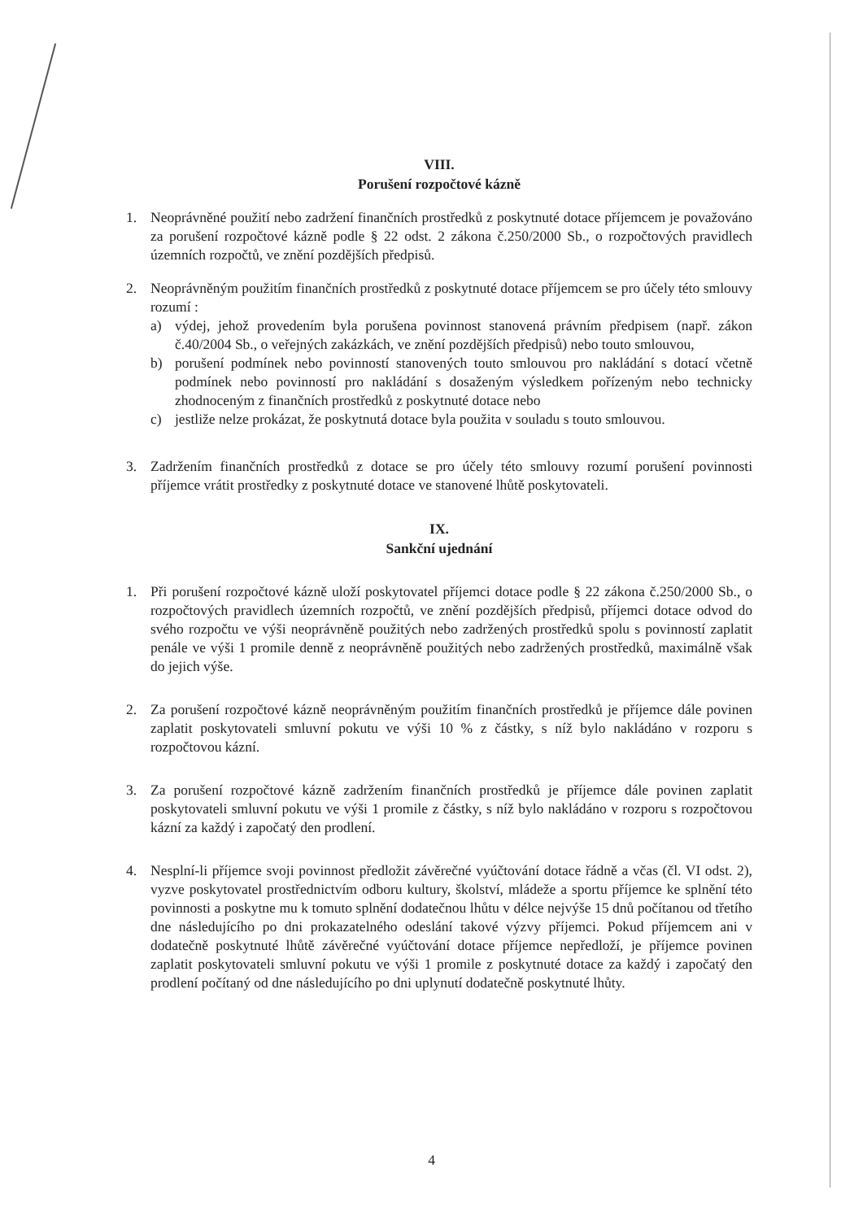VIII.
Porušení rozpočtové kázně
1. Neoprávněné použití nebo zadržení finančních prostředků z poskytnuté dotace příjemcem je považováno za porušení rozpočtové kázně podle § 22 odst. 2 zákona č.250/2000 Sb., o rozpočtových pravidlech územních rozpočtů, ve znění pozdějších předpisů.
2. Neoprávněným použitím finančních prostředků z poskytnuté dotace příjemcem se pro účely této smlouvy rozumí :
a) výdej, jehož provedením byla porušena povinnost stanovená právním předpisem (např. zákon č.40/2004 Sb., o veřejných zakázkách, ve znění pozdějších předpisů) nebo touto smlouvou,
b) porušení podmínek nebo povinností stanovených touto smlouvou pro nakládání s dotací včetně podmínek nebo povinností pro nakládání s dosaženým výsledkem pořízeným nebo technicky zhodnoceným z finančních prostředků z poskytnuté dotace nebo
c) jestliže nelze prokázat, že poskytnutá dotace byla použita v souladu s touto smlouvou.
3. Zadržením finančních prostředků z dotace se pro účely této smlouvy rozumí porušení povinnosti příjemce vrátit prostředky z poskytnuté dotace ve stanovené lhůtě poskytovateli.
IX.
Sankční ujednání
1. Při porušení rozpočtové kázně uloží poskytovatel příjemci dotace podle § 22 zákona č.250/2000 Sb., o rozpočtových pravidlech územních rozpočtů, ve znění pozdějších předpisů, příjemci dotace odvod do svého rozpočtu ve výši neoprávněně použitých nebo zadržených prostředků spolu s povinností zaplatit penále ve výši 1 promile denně z neoprávněně použitých nebo zadržených prostředků, maximálně však do jejich výše.
2. Za porušení rozpočtové kázně neoprávněným použitím finančních prostředků je příjemce dále povinen zaplatit poskytovateli smluvní pokutu ve výši 10 % z částky, s níž bylo nakládáno v rozporu s rozpočtovou kázní.
3. Za porušení rozpočtové kázně zadržením finančních prostředků je příjemce dále povinen zaplatit poskytovateli smluvní pokutu ve výši 1 promile z částky, s níž bylo nakládáno v rozporu s rozpočtovou kázní za každý i započatý den prodlení.
4. Nesplní-li příjemce svoji povinnost předložit závěrečné vyúčtování dotace řádně a včas (čl. VI odst. 2), vyzve poskytovatel prostřednictvím odboru kultury, školství, mládeže a sportu příjemce ke splnění této povinnosti a poskytne mu k tomuto splnění dodatečnou lhůtu v délce nejvýše 15 dnů počítanou od třetího dne následujícího po dni prokazatelného odeslání takové výzvy příjemci. Pokud příjemcem ani v dodatečně poskytnuté lhůtě závěrečné vyúčtování dotace příjemce nepředloží, je příjemce povinen zaplatit poskytovateli smluvní pokutu ve výši 1 promile z poskytnuté dotace za každý i započatý den prodlení počítaný od dne následujícího po dni uplynutí dodatečně poskytnuté lhůty.
4